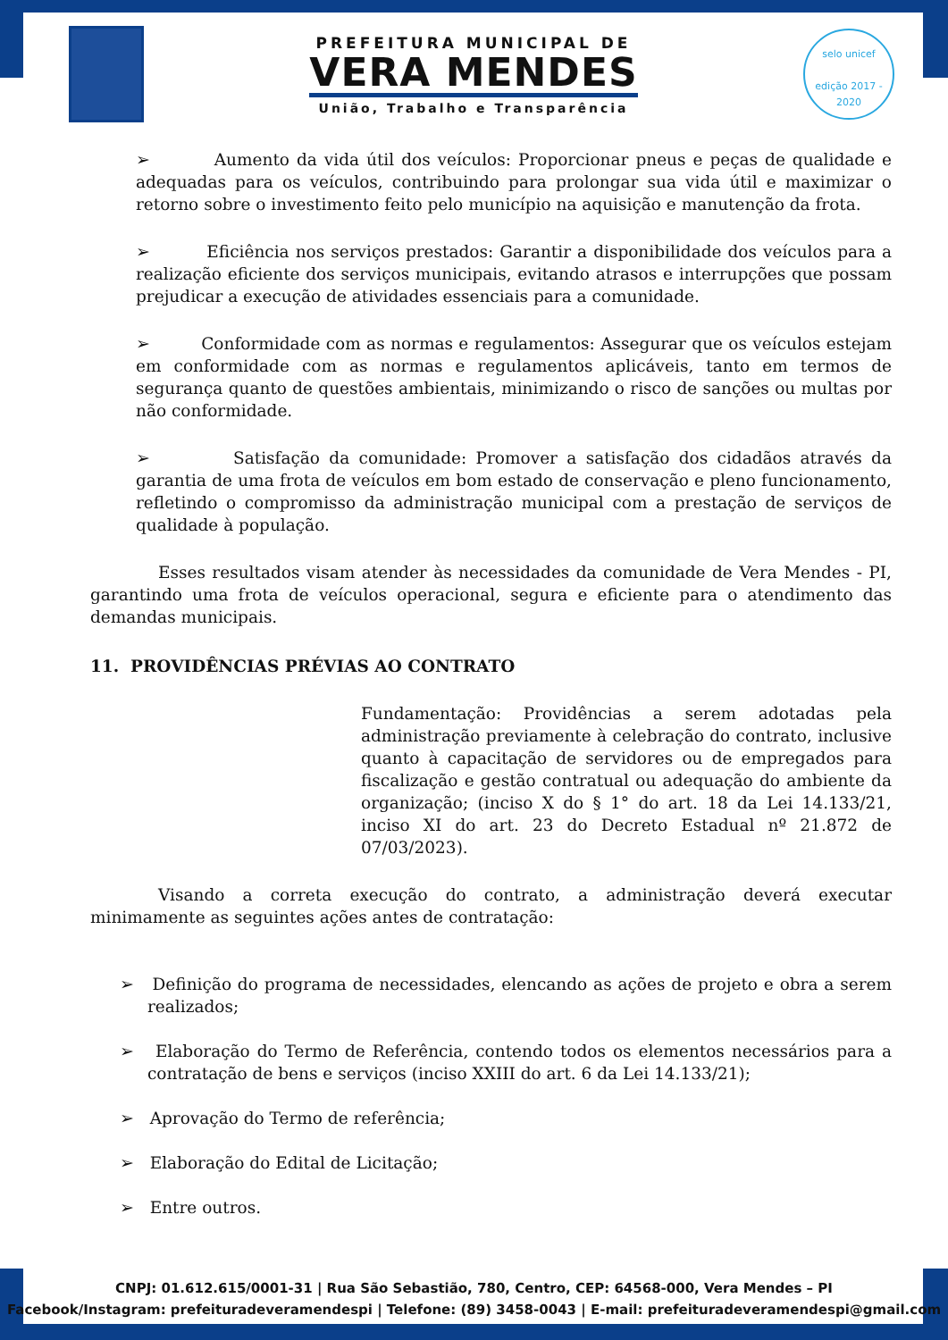PREFEITURA MUNICIPAL DE
VERA MENDES
União, Trabalho e Transparência
selo unicef
edição 2017 - 2020
➢ Aumento da vida útil dos veículos: Proporcionar pneus e peças de qualidade e adequadas para os veículos, contribuindo para prolongar sua vida útil e maximizar o retorno sobre o investimento feito pelo município na aquisição e manutenção da frota.
➢ Eficiência nos serviços prestados: Garantir a disponibilidade dos veículos para a realização eficiente dos serviços municipais, evitando atrasos e interrupções que possam prejudicar a execução de atividades essenciais para a comunidade.
➢ Conformidade com as normas e regulamentos: Assegurar que os veículos estejam em conformidade com as normas e regulamentos aplicáveis, tanto em termos de segurança quanto de questões ambientais, minimizando o risco de sanções ou multas por não conformidade.
➢ Satisfação da comunidade: Promover a satisfação dos cidadãos através da garantia de uma frota de veículos em bom estado de conservação e pleno funcionamento, refletindo o compromisso da administração municipal com a prestação de serviços de qualidade à população.
Esses resultados visam atender às necessidades da comunidade de Vera Mendes - PI, garantindo uma frota de veículos operacional, segura e eficiente para o atendimento das demandas municipais.
11. PROVIDÊNCIAS PRÉVIAS AO CONTRATO
Fundamentação: Providências a serem adotadas pela administração previamente à celebração do contrato, inclusive quanto à capacitação de servidores ou de empregados para fiscalização e gestão contratual ou adequação do ambiente da organização; (inciso X do § 1° do art. 18 da Lei 14.133/21, inciso XI do art. 23 do Decreto Estadual nº 21.872 de 07/03/2023).
Visando a correta execução do contrato, a administração deverá executar minimamente as seguintes ações antes de contratação:
➢ Definição do programa de necessidades, elencando as ações de projeto e obra a serem realizados;
➢ Elaboração do Termo de Referência, contendo todos os elementos necessários para a contratação de bens e serviços (inciso XXIII do art. 6 da Lei 14.133/21);
➢ Aprovação do Termo de referência;
➢ Elaboração do Edital de Licitação;
➢ Entre outros.
CNPJ: 01.612.615/0001-31 | Rua São Sebastião, 780, Centro, CEP: 64568-000, Vera Mendes – PI
Facebook/Instagram: prefeituradeveramendespi | Telefone: (89) 3458-0043 | E-mail: prefeituradeveramendespi@gmail.com